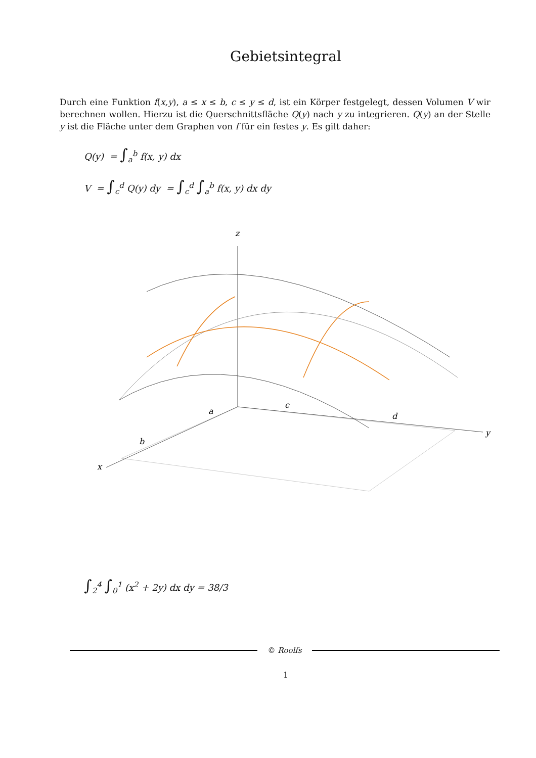Gebietsintegral
Durch eine Funktion f(x,y), a ≤ x ≤ b, c ≤ y ≤ d, ist ein Körper festgelegt, dessen Volumen V wir berechnen wollen. Hierzu ist die Querschnittsfläche Q(y) nach y zu integrieren. Q(y) an der Stelle y ist die Fläche unter dem Graphen von f für ein festes y. Es gilt daher:
Q(y) = ∫<sub>a</sub><sup>b</sup> f(x, y) dx
V = ∫<sub>c</sub><sup>d</sup> Q(y) dy = ∫<sub>c</sub><sup>d</sup> ∫<sub>a</sub><sup>b</sup> f(x, y) dx dy
z
a
c
d
b
x
y
∫<sub>2</sub><sup>4</sup> ∫<sub>0</sub><sup>1</sup> (x<sup>2</sup> + 2y) dx dy = 38/3
© Roolfs
1